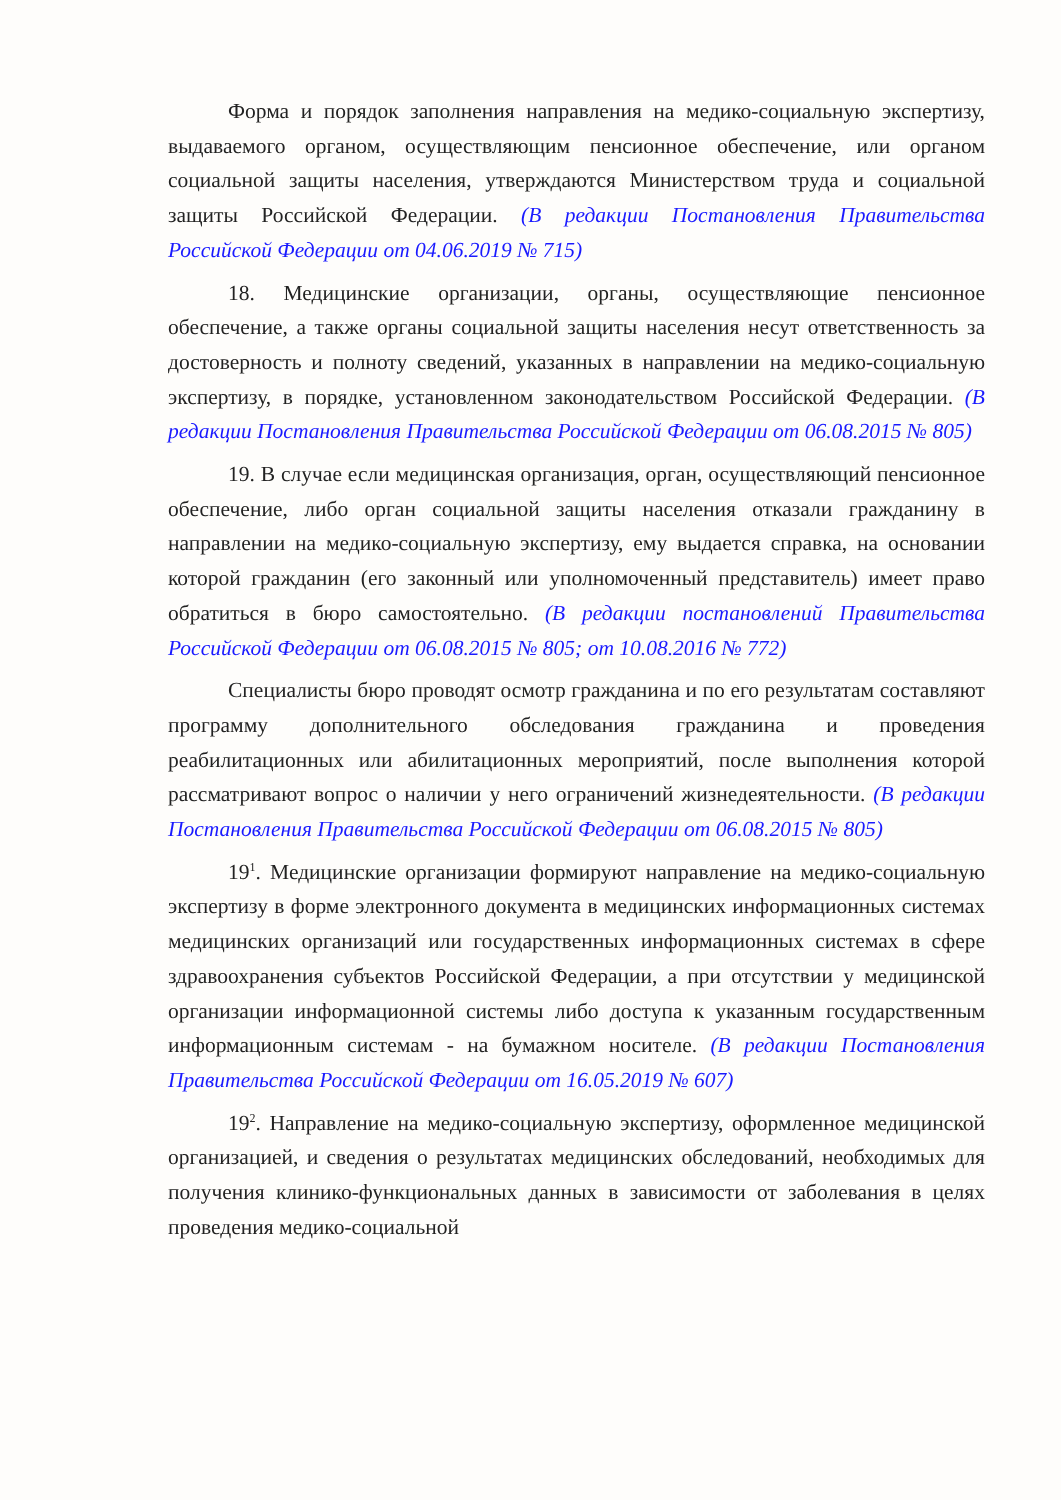Форма и порядок заполнения направления на медико-социальную экспертизу, выдаваемого органом, осуществляющим пенсионное обеспечение, или органом социальной защиты населения, утверждаются Министерством труда и социальной защиты Российской Федерации. (В редакции Постановления Правительства Российской Федерации от 04.06.2019 № 715)
18. Медицинские организации, органы, осуществляющие пенсионное обеспечение, а также органы социальной защиты населения несут ответственность за достоверность и полноту сведений, указанных в направлении на медико-социальную экспертизу, в порядке, установленном законодательством Российской Федерации. (В редакции Постановления Правительства Российской Федерации от 06.08.2015 № 805)
19. В случае если медицинская организация, орган, осуществляющий пенсионное обеспечение, либо орган социальной защиты населения отказали гражданину в направлении на медико-социальную экспертизу, ему выдается справка, на основании которой гражданин (его законный или уполномоченный представитель) имеет право обратиться в бюро самостоятельно. (В редакции постановлений Правительства Российской Федерации от 06.08.2015 № 805; от 10.08.2016 № 772)
Специалисты бюро проводят осмотр гражданина и по его результатам составляют программу дополнительного обследования гражданина и проведения реабилитационных или абилитационных мероприятий, после выполнения которой рассматривают вопрос о наличии у него ограничений жизнедеятельности. (В редакции Постановления Правительства Российской Федерации от 06.08.2015 № 805)
19<sup>1</sup>. Медицинские организации формируют направление на медико-социальную экспертизу в форме электронного документа в медицинских информационных системах медицинских организаций или государственных информационных системах в сфере здравоохранения субъектов Российской Федерации, а при отсутствии у медицинской организации информационной системы либо доступа к указанным государственным информационным системам - на бумажном носителе. (В редакции Постановления Правительства Российской Федерации от 16.05.2019 № 607)
19<sup>2</sup>. Направление на медико-социальную экспертизу, оформленное медицинской организацией, и сведения о результатах медицинских обследований, необходимых для получения клинико-функциональных данных в зависимости от заболевания в целях проведения медико-социальной